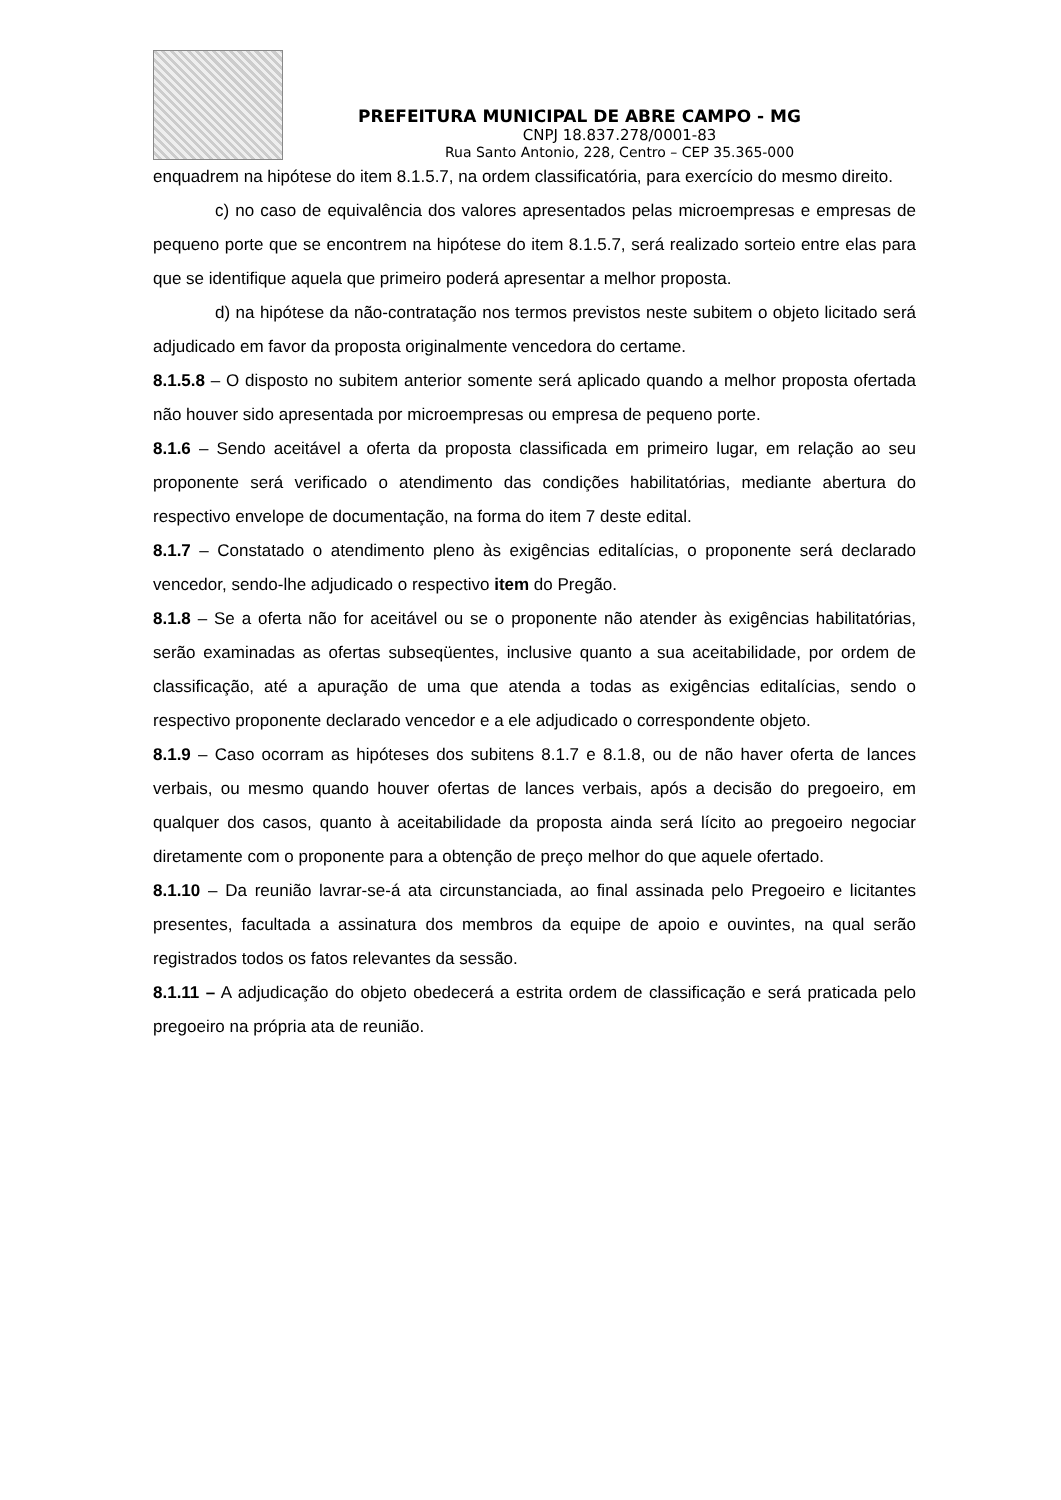PREFEITURA MUNICIPAL DE ABRE CAMPO - MG
CNPJ 18.837.278/0001-83
Rua Santo Antonio, 228, Centro – CEP 35.365-000
enquadrem na hipótese do item 8.1.5.7, na ordem classificatória, para exercício do mesmo direito.
c) no caso de equivalência dos valores apresentados pelas microempresas e empresas de pequeno porte que se encontrem na hipótese do item 8.1.5.7, será realizado sorteio entre elas para que se identifique aquela que primeiro poderá apresentar a melhor proposta.
d) na hipótese da não-contratação nos termos previstos neste subitem o objeto licitado será adjudicado em favor da proposta originalmente vencedora do certame.
8.1.5.8 – O disposto no subitem anterior somente será aplicado quando a melhor proposta ofertada não houver sido apresentada por microempresas ou empresa de pequeno porte.
8.1.6 – Sendo aceitável a oferta da proposta classificada em primeiro lugar, em relação ao seu proponente será verificado o atendimento das condições habilitatórias, mediante abertura do respectivo envelope de documentação, na forma do item 7 deste edital.
8.1.7 – Constatado o atendimento pleno às exigências editalícias, o proponente será declarado vencedor, sendo-lhe adjudicado o respectivo item do Pregão.
8.1.8 – Se a oferta não for aceitável ou se o proponente não atender às exigências habilitatórias, serão examinadas as ofertas subseqüentes, inclusive quanto a sua aceitabilidade, por ordem de classificação, até a apuração de uma que atenda a todas as exigências editalícias, sendo o respectivo proponente declarado vencedor e a ele adjudicado o correspondente objeto.
8.1.9 – Caso ocorram as hipóteses dos subitens 8.1.7 e 8.1.8, ou de não haver oferta de lances verbais, ou mesmo quando houver ofertas de lances verbais, após a decisão do pregoeiro, em qualquer dos casos, quanto à aceitabilidade da proposta ainda será lícito ao pregoeiro negociar diretamente com o proponente para a obtenção de preço melhor do que aquele ofertado.
8.1.10 – Da reunião lavrar-se-á ata circunstanciada, ao final assinada pelo Pregoeiro e licitantes presentes, facultada a assinatura dos membros da equipe de apoio e ouvintes, na qual serão registrados todos os fatos relevantes da sessão.
8.1.11 – A adjudicação do objeto obedecerá a estrita ordem de classificação e será praticada pelo pregoeiro na própria ata de reunião.